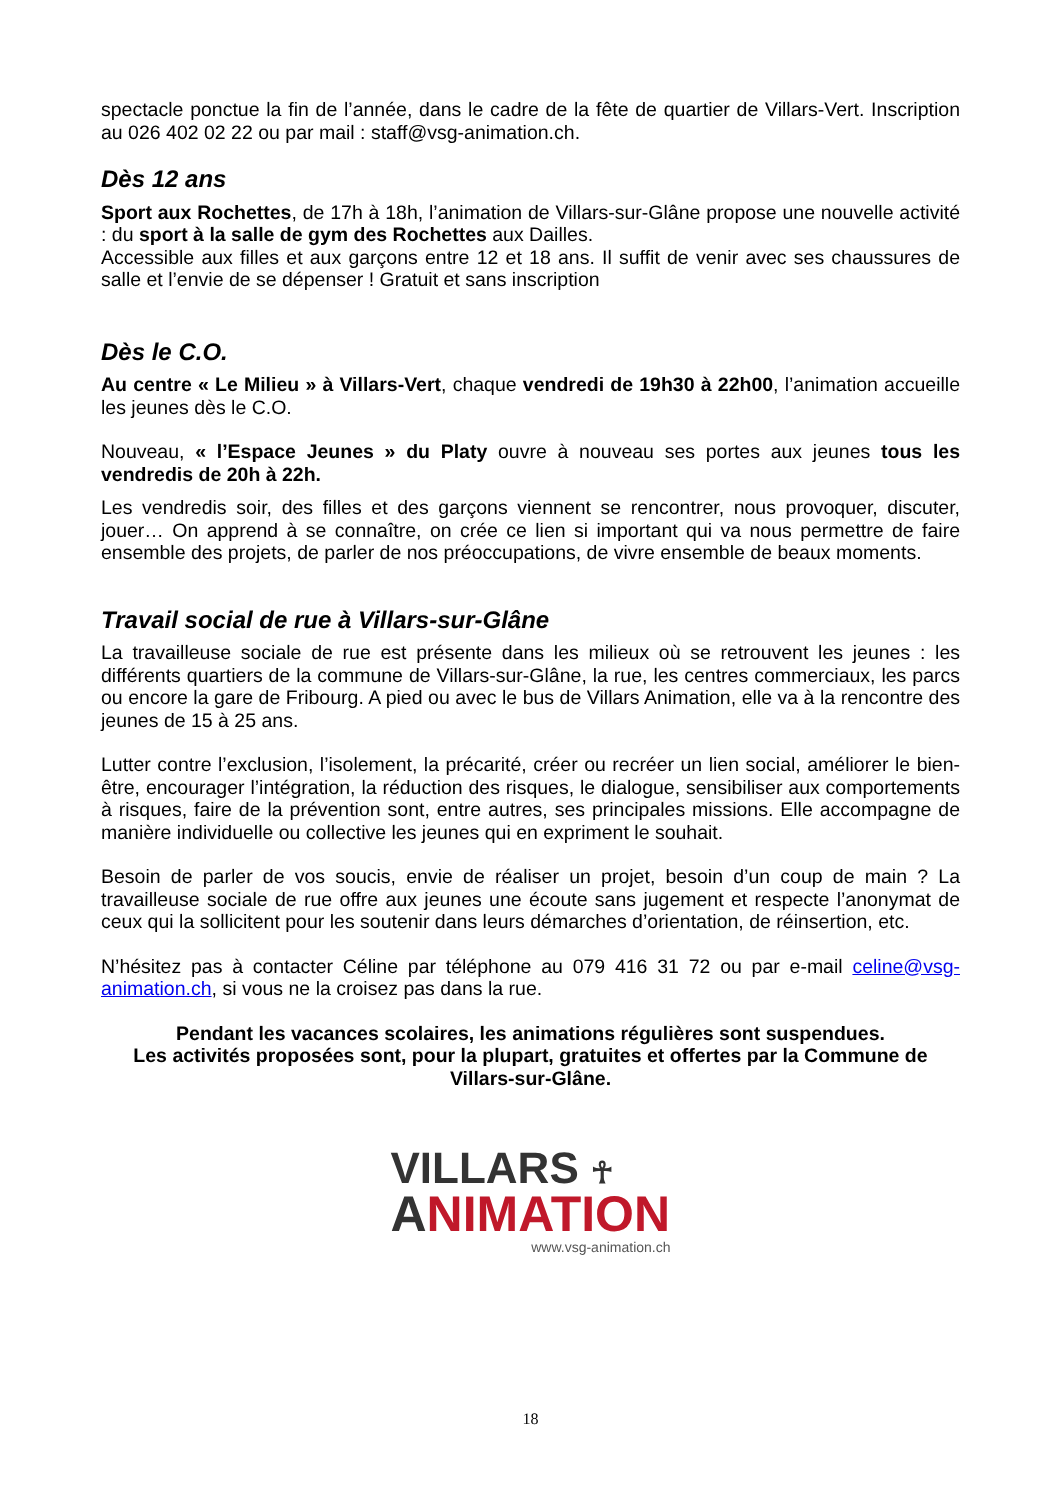spectacle ponctue la fin de l’année, dans le cadre de la fête de quartier de Villars-Vert. Inscription au 026 402 02 22 ou par mail : staff@vsg-animation.ch.
Dès 12 ans
Sport aux Rochettes, de 17h à 18h, l’animation de Villars-sur-Glâne propose une nouvelle activité : du sport à la salle de gym des Rochettes aux Dailles.
Accessible aux filles et aux garçons entre 12 et 18 ans. Il suffit de venir avec ses chaussures de salle et l’envie de se dépenser ! Gratuit et sans inscription
Dès le C.O.
Au centre « Le Milieu » à Villars-Vert, chaque vendredi de 19h30 à 22h00, l’animation accueille les jeunes dès le C.O.
Nouveau, « l’Espace Jeunes » du Platy ouvre à nouveau ses portes aux jeunes tous les vendredis de 20h à 22h.
Les vendredis soir, des filles et des garçons viennent se rencontrer, nous provoquer, discuter, jouer… On apprend à se connaître, on crée ce lien si important qui va nous permettre de faire ensemble des projets, de parler de nos préoccupations, de vivre ensemble de beaux moments.
Travail social de rue à Villars-sur-Glâne
La travailleuse sociale de rue est présente dans les milieux où se retrouvent les jeunes : les différents quartiers de la commune de Villars-sur-Glâne, la rue, les centres commerciaux, les parcs ou encore la gare de Fribourg. A pied ou avec le bus de Villars Animation, elle va à la rencontre des jeunes de 15 à 25 ans.
Lutter contre l’exclusion, l’isolement, la précarité, créer ou recréer un lien social, améliorer le bien-être, encourager l’intégration, la réduction des risques, le dialogue, sensibiliser aux comportements à risques, faire de la prévention sont, entre autres, ses principales missions. Elle accompagne de manière individuelle ou collective les jeunes qui en expriment le souhait.
Besoin de parler de vos soucis, envie de réaliser un projet, besoin d’un coup de main ? La travailleuse sociale de rue offre aux jeunes une écoute sans jugement et respecte l’anonymat de ceux qui la sollicitent pour les soutenir dans leurs démarches d’orientation, de réinsertion, etc.
N’hésitez pas à contacter Céline par téléphone au 079 416 31 72 ou par e-mail celine@vsg-animation.ch, si vous ne la croisez pas dans la rue.
Pendant les vacances scolaires, les animations régulières sont suspendues.
Les activités proposées sont, pour la plupart, gratuites et offertes par la Commune de Villars-sur-Glâne.
VILLARS ☥
ANIMATION
www.vsg-animation.ch
18